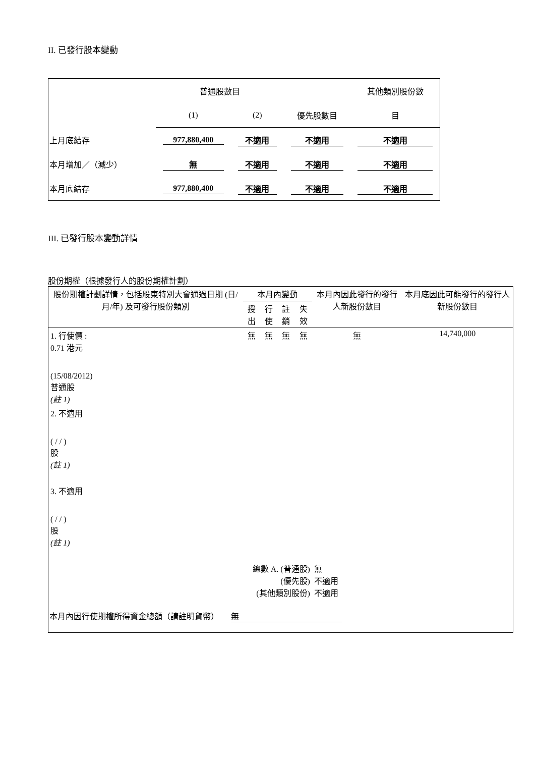II. 已發行股本變動
| | 普通股數目 | | | 其他類別股份數 |
| | (1) | (2) | 優先股數目 | 目 |
| 上月底結存 | 977,880,400 | 不適用 | 不適用 | 不適用 |
| 本月增加／（減少） | 無 | 不適用 | 不適用 | 不適用 |
| 本月底結存 | 977,880,400 | 不適用 | 不適用 | 不適用 |
III. 已發行股本變動詳情
股份期權（根據發行人的股份期權計劃）
| 股份期權計劃詳情，包括股東特別大會通過日期 (日/月/年) 及可發行股份類別 | 本月內變動 | | | | 本月內因此發行的發行人新股份數目 | 本月底因此可能發行的發行人新股份數目 |
| | 授出 | 行使 | 註銷 | 失效 | | |
| 1. 行使價 : 0.71 港元 (15/08/2012) 普通股 (註 1) | 無 | 無 | 無 | 無 | 無 | 14,740,000 |
| 2. 不適用 ( / / ) 股 (註 1) | | | | | | |
| 3. 不適用 ( / / ) 股 (註 1) | | | | | | |
| 總數 A. (普通股) (優先股) (其他類別股份) | | | | | 無 不適用 不適用 | |
| 本月內因行使期權所得資金總額（請註明貨幣） 無 | | | | | | |